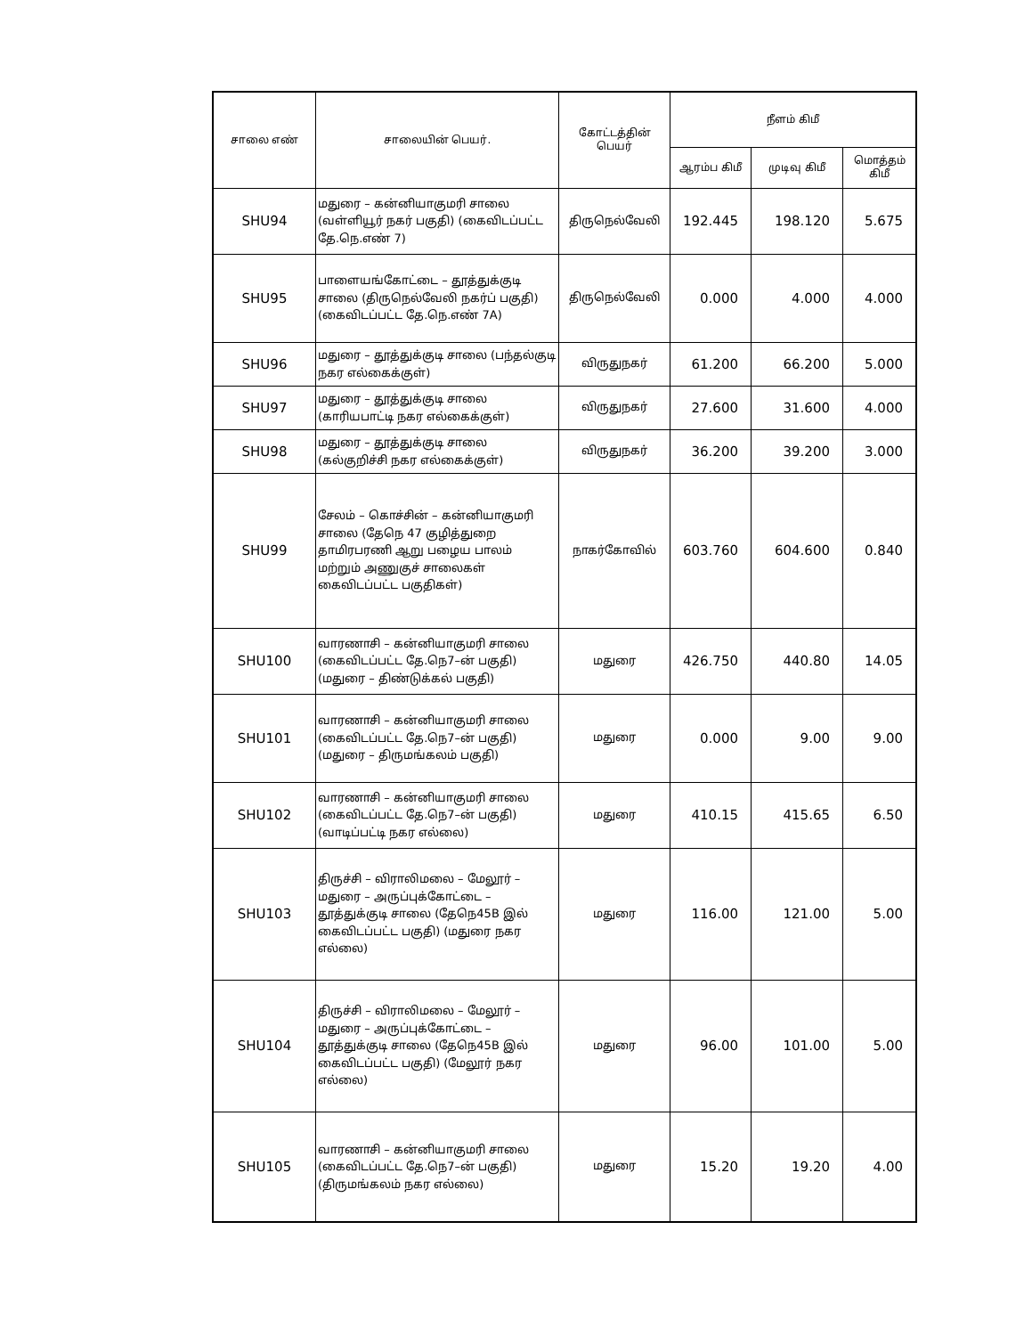| சாலை எண் | சாலையின் பெயர். | கோட்டத்தின் பெயர் | நீளம் கிமீ | | |
| --- | --- | --- | --- | --- | --- |
| | | | ஆரம்ப கிமீ | முடிவு கிமீ | மொத்தம் கிமீ |
| SHU94 | மதுரை – கன்னியாகுமரி சாலை (வள்ளியூர் நகர் பகுதி) (கைவிடப்பட்ட தே.நெ.எண் 7) | திருநெல்வேலி | 192.445 | 198.120 | 5.675 |
| SHU95 | பாளையங்கோட்டை – தூத்துக்குடி சாலை (திருநெல்வேலி நகர்ப் பகுதி) (கைவிடப்பட்ட தே.நெ.எண் 7A) | திருநெல்வேலி | 0.000 | 4.000 | 4.000 |
| SHU96 | மதுரை – தூத்துக்குடி சாலை (பந்தல்குடி நகர எல்கைக்குள்) | விருதுநகர் | 61.200 | 66.200 | 5.000 |
| SHU97 | மதுரை – தூத்துக்குடி சாலை (காரியபாட்டி நகர எல்கைக்குள்) | விருதுநகர் | 27.600 | 31.600 | 4.000 |
| SHU98 | மதுரை – தூத்துக்குடி சாலை (கல்குறிச்சி நகர எல்கைக்குள்) | விருதுநகர் | 36.200 | 39.200 | 3.000 |
| SHU99 | சேலம் – கொச்சின் – கன்னியாகுமரி சாலை (தேநெ 47 குழித்துறை தாமிரபரணி ஆறு பழைய பாலம் மற்றும் அணுகுச் சாலைகள் கைவிடப்பட்ட பகுதிகள்) | நாகர்கோவில் | 603.760 | 604.600 | 0.840 |
| SHU100 | வாரணாசி – கன்னியாகுமரி சாலை (கைவிடப்பட்ட தே.நெ7–ன் பகுதி) (மதுரை – திண்டுக்கல் பகுதி) | மதுரை | 426.750 | 440.80 | 14.05 |
| SHU101 | வாரணாசி – கன்னியாகுமரி சாலை (கைவிடப்பட்ட தே.நெ7–ன் பகுதி) (மதுரை – திருமங்கலம் பகுதி) | மதுரை | 0.000 | 9.00 | 9.00 |
| SHU102 | வாரணாசி – கன்னியாகுமரி சாலை (கைவிடப்பட்ட தே.நெ7–ன் பகுதி) (வாடிப்பட்டி நகர எல்லை) | மதுரை | 410.15 | 415.65 | 6.50 |
| SHU103 | திருச்சி – விராலிமலை – மேலூர் – மதுரை – அருப்புக்கோட்டை – தூத்துக்குடி சாலை (தேநெ45B இல் கைவிடப்பட்ட பகுதி) (மதுரை நகர எல்லை) | மதுரை | 116.00 | 121.00 | 5.00 |
| SHU104 | திருச்சி – விராலிமலை – மேலூர் – மதுரை – அருப்புக்கோட்டை – தூத்துக்குடி சாலை (தேநெ45B இல் கைவிடப்பட்ட பகுதி) (மேலூர் நகர எல்லை) | மதுரை | 96.00 | 101.00 | 5.00 |
| SHU105 | வாரணாசி – கன்னியாகுமரி சாலை (கைவிடப்பட்ட தே.நெ7–ன் பகுதி) (திருமங்கலம் நகர எல்லை) | மதுரை | 15.20 | 19.20 | 4.00 |